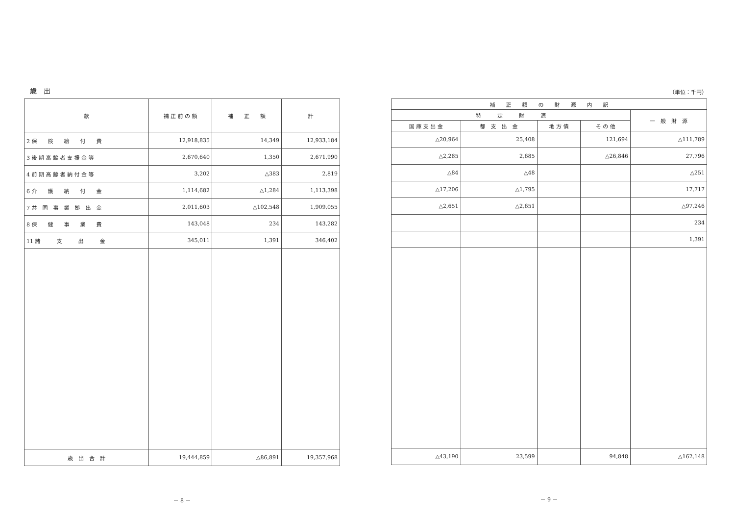歳　出
| 款 | 補 正 前 の 額 | 補 正 額 | 計 |
| --- | --- | --- | --- |
| 2 保 険 給 付 費 | 12,918,835 | 14,349 | 12,933,184 |
| 3 後 期 高 齢 者 支 援 金 等 | 2,670,640 | 1,350 | 2,671,990 |
| 4 前 期 高 齢 者 納 付 金 等 | 3,202 | △383 | 2,819 |
| 6 介 護 納 付 金 | 1,114,682 | △1,284 | 1,113,398 |
| 7 共 同 事 業 拠 出 金 | 2,011,603 | △102,548 | 1,909,055 |
| 8 保 健 事 業 費 | 143,048 | 234 | 143,282 |
| 11 諸 支 出 金 | 345,011 | 1,391 | 346,402 |
| 歳 出 合 計 | 19,444,859 | △86,891 | 19,357,968 |
－ 8 －
（単位：千円）
| 補 正 額 の 財 源 内 訳 | | | | |
| --- | --- | --- | --- | --- |
| 特 定 財 源 | | | | 一 般 財 源 |
| 国 庫 支 出 金 | 都 支 出 金 | 地 方 債 | そ の 他 | |
| △20,964 | 25,408 | | 121,694 | △111,789 |
| △2,285 | 2,685 | | △26,846 | 27,796 |
| △84 | △48 | | | △251 |
| △17,206 | △1,795 | | | 17,717 |
| △2,651 | △2,651 | | | △97,246 |
| | | | | 234 |
| | | | | 1,391 |
| △43,190 | 23,599 | | 94,848 | △162,148 |
－ 9 －